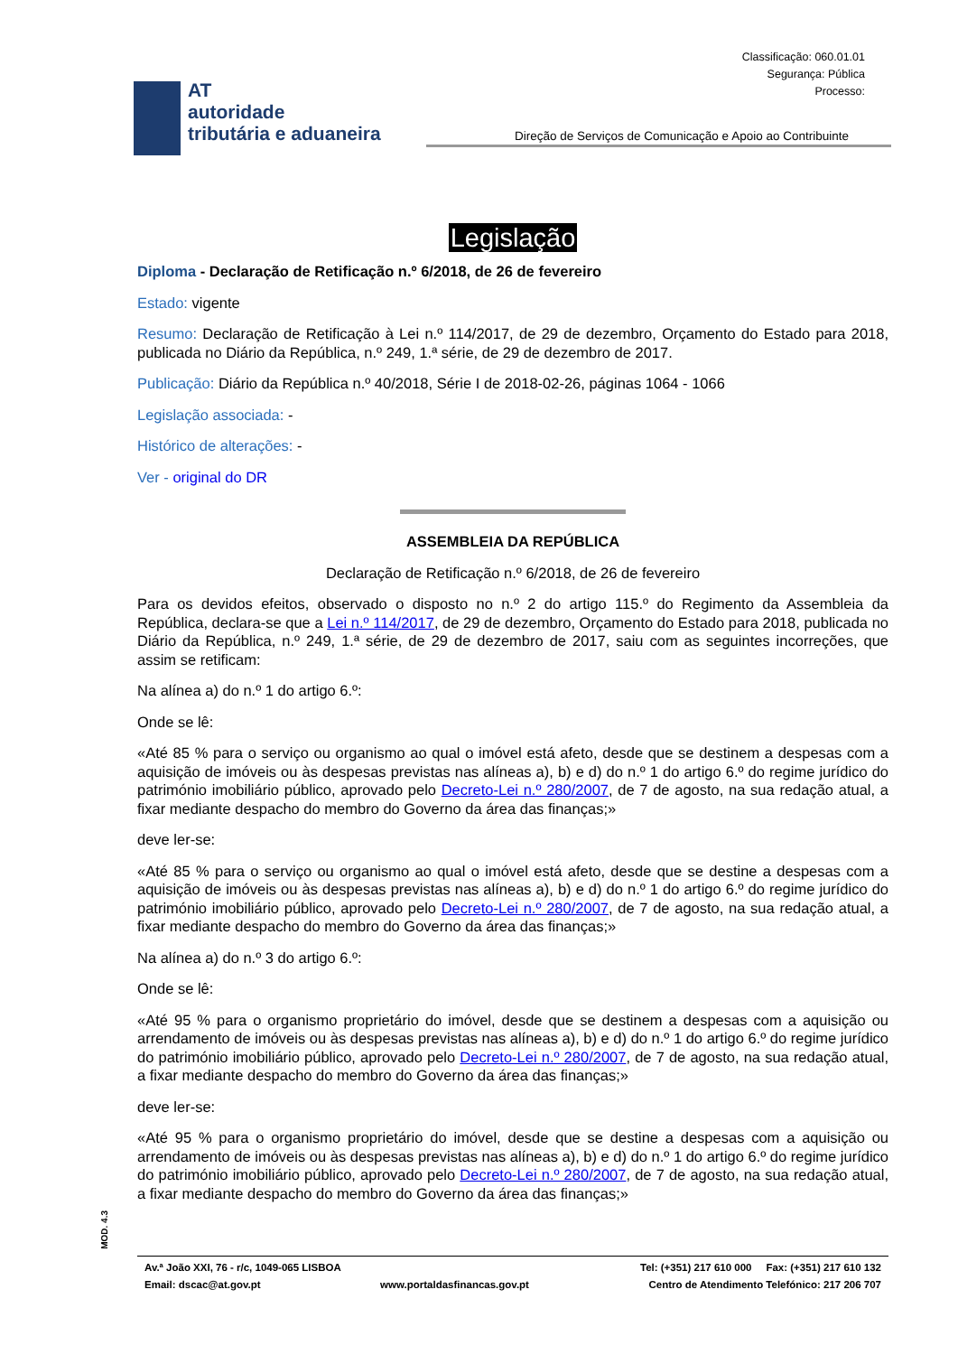Classificação: 060.01.01
Segurança: Pública
Processo:
AT
autoridade
tributária e aduaneira
Direção de Serviços de Comunicação e Apoio ao Contribuinte
Legislação
Diploma - Declaração de Retificação n.º 6/2018, de 26 de fevereiro
Estado: vigente
Resumo: Declaração de Retificação à Lei n.º 114/2017, de 29 de dezembro, Orçamento do Estado para 2018, publicada no Diário da República, n.º 249, 1.ª série, de 29 de dezembro de 2017.
Publicação: Diário da República n.º 40/2018, Série I de 2018-02-26, páginas 1064 - 1066
Legislação associada: -
Histórico de alterações: -
Ver - original do DR
ASSEMBLEIA DA REPÚBLICA
Declaração de Retificação n.º 6/2018, de 26 de fevereiro
Para os devidos efeitos, observado o disposto no n.º 2 do artigo 115.º do Regimento da Assembleia da República, declara-se que a Lei n.º 114/2017, de 29 de dezembro, Orçamento do Estado para 2018, publicada no Diário da República, n.º 249, 1.ª série, de 29 de dezembro de 2017, saiu com as seguintes incorreções, que assim se retificam:
Na alínea a) do n.º 1 do artigo 6.º:
Onde se lê:
«Até 85 % para o serviço ou organismo ao qual o imóvel está afeto, desde que se destinem a despesas com a aquisição de imóveis ou às despesas previstas nas alíneas a), b) e d) do n.º 1 do artigo 6.º do regime jurídico do património imobiliário público, aprovado pelo Decreto-Lei n.º 280/2007, de 7 de agosto, na sua redação atual, a fixar mediante despacho do membro do Governo da área das finanças;»
deve ler-se:
«Até 85 % para o serviço ou organismo ao qual o imóvel está afeto, desde que se destine a despesas com a aquisição de imóveis ou às despesas previstas nas alíneas a), b) e d) do n.º 1 do artigo 6.º do regime jurídico do património imobiliário público, aprovado pelo Decreto-Lei n.º 280/2007, de 7 de agosto, na sua redação atual, a fixar mediante despacho do membro do Governo da área das finanças;»
Na alínea a) do n.º 3 do artigo 6.º:
Onde se lê:
«Até 95 % para o organismo proprietário do imóvel, desde que se destinem a despesas com a aquisição ou arrendamento de imóveis ou às despesas previstas nas alíneas a), b) e d) do n.º 1 do artigo 6.º do regime jurídico do património imobiliário público, aprovado pelo Decreto-Lei n.º 280/2007, de 7 de agosto, na sua redação atual, a fixar mediante despacho do membro do Governo da área das finanças;»
deve ler-se:
«Até 95 % para o organismo proprietário do imóvel, desde que se destine a despesas com a aquisição ou arrendamento de imóveis ou às despesas previstas nas alíneas a), b) e d) do n.º 1 do artigo 6.º do regime jurídico do património imobiliário público, aprovado pelo Decreto-Lei n.º 280/2007, de 7 de agosto, na sua redação atual, a fixar mediante despacho do membro do Governo da área das finanças;»
MOD. 4.3
Av.ª João XXI, 76 - r/c, 1049-065 LISBOA Tel: (+351) 217 610 000 Fax: (+351) 217 610 132
Email: dscac@at.gov.pt www.portaldasfinancas.gov.pt Centro de Atendimento Telefónico: 217 206 707